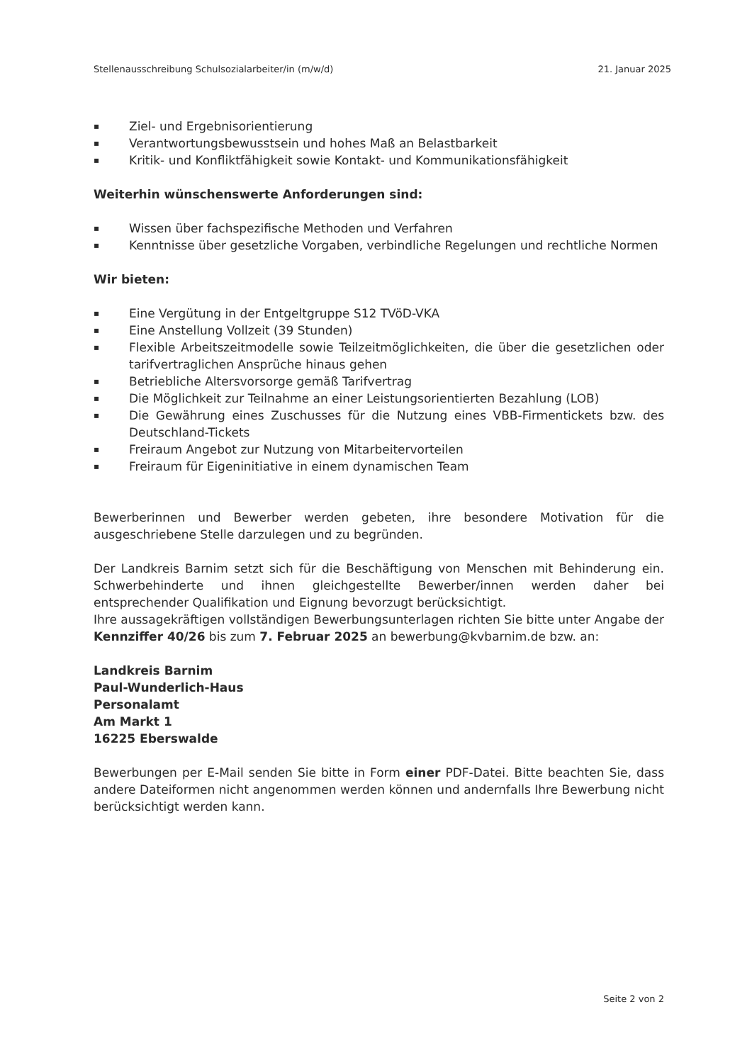Stellenausschreibung Schulsozialarbeiter/in (m/w/d) 21. Januar 2025
▪ Ziel- und Ergebnisorientierung
▪ Verantwortungsbewusstsein und hohes Maß an Belastbarkeit
▪ Kritik- und Konfliktfähigkeit sowie Kontakt- und Kommunikationsfähigkeit
Weiterhin wünschenswerte Anforderungen sind:
▪ Wissen über fachspezifische Methoden und Verfahren
▪ Kenntnisse über gesetzliche Vorgaben, verbindliche Regelungen und rechtliche Normen
Wir bieten:
▪ Eine Vergütung in der Entgeltgruppe S12 TVöD-VKA
▪ Eine Anstellung Vollzeit (39 Stunden)
▪ Flexible Arbeitszeitmodelle sowie Teilzeitmöglichkeiten, die über die gesetzlichen oder tarifvertraglichen Ansprüche hinaus gehen
▪ Betriebliche Altersvorsorge gemäß Tarifvertrag
▪ Die Möglichkeit zur Teilnahme an einer Leistungsorientierten Bezahlung (LOB)
▪ Die Gewährung eines Zuschusses für die Nutzung eines VBB-Firmentickets bzw. des Deutschland-Tickets
▪ Freiraum Angebot zur Nutzung von Mitarbeitervorteilen
▪ Freiraum für Eigeninitiative in einem dynamischen Team
Bewerberinnen und Bewerber werden gebeten, ihre besondere Motivation für die ausgeschriebene Stelle darzulegen und zu begründen.
Der Landkreis Barnim setzt sich für die Beschäftigung von Menschen mit Behinderung ein. Schwerbehinderte und ihnen gleichgestellte Bewerber/innen werden daher bei entsprechender Qualifikation und Eignung bevorzugt berücksichtigt.
Ihre aussagekräftigen vollständigen Bewerbungsunterlagen richten Sie bitte unter Angabe der Kennziffer 40/26 bis zum 7. Februar 2025 an bewerbung@kvbarnim.de bzw. an:
Landkreis Barnim
Paul-Wunderlich-Haus
Personalamt
Am Markt 1
16225 Eberswalde
Bewerbungen per E-Mail senden Sie bitte in Form einer PDF-Datei. Bitte beachten Sie, dass andere Dateiformen nicht angenommen werden können und andernfalls Ihre Bewerbung nicht berücksichtigt werden kann.
Seite 2 von 2